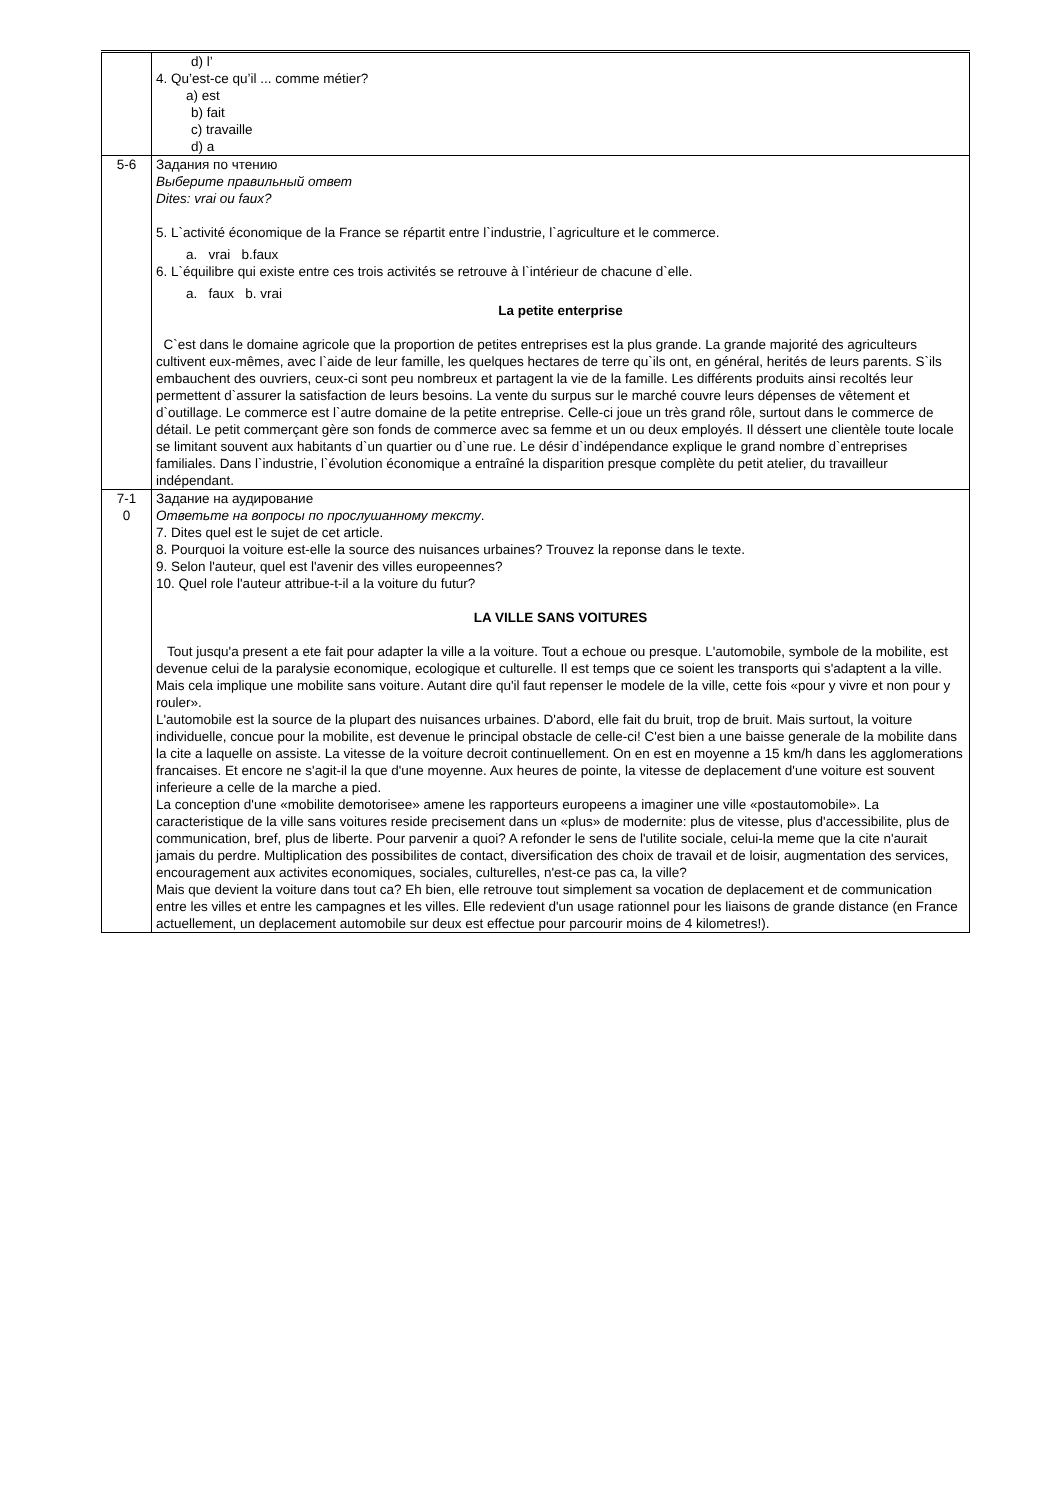| | d) l’ 4. Qu’est-ce qu’il ... comme métier? a) est b) fait c) travaille d) a |
| 5-6 | Задания по чтению Выберите правильный ответ Dites: vrai ou faux? 5. L`activité économique de la France se répartit entre l`industrie, l`agriculture et le commerce. a. vrai b.faux 6. L`équilibre qui existe entre ces trois activités se retrouve à l`intérieur de chacune d`elle. a. faux b. vrai La petite enterprise C`est dans le domaine agricole que la proportion de petites entreprises est la plus grande. La grande majorité des agriculteurs cultivent eux-mêmes, avec l`aide de leur famille, les quelques hectares de terre qu`ils ont, en général, herités de leurs parents. S`ils embauchent des ouvriers, ceux-ci sont peu nombreux et partagent la vie de la famille. Les différents produits ainsi recoltés leur permettent d`assurer la satisfaction de leurs besoins. La vente du surpus sur le marché couvre leurs dépenses de vêtement et d`outillage. Le commerce est l`autre domaine de la petite entreprise. Celle-ci joue un très grand rôle, surtout dans le commerce de détail. Le petit commerçant gère son fonds de commerce avec sa femme et un ou deux employés. Il déssert une clientèle toute locale se limitant souvent aux habitants d`un quartier ou d`une rue. Le désir d`indépendance explique le grand nombre d`entreprises familiales. Dans l`industrie, l`évolution économique a entraîné la disparition presque complète du petit atelier, du travailleur indépendant. |
| 7-1 0 | Задание на аудирование Ответьте на вопросы по прослушанному тексту . 7. Dites quel est le sujet de cet article. 8. Pourquoi la voiture est-elle la source des nuisances urbaines? Trouvez la reponse dans le texte. 9. Selon l'auteur, quel est l'avenir des villes europeennes? 10. Quel role l'auteur attribue-t-il a la voiture du futur? LA VILLE SANS VOITURES Tout jusqu'a present a ete fait pour adapter la ville a la voiture. Tout a echoue ou presque. L'automobile, symbole de la mobilite, est devenue celui de la paralysie economique, ecologique et culturelle. Il est temps que ce soient les transports qui s'adaptent a la ville. Mais cela implique une mobilite sans voiture. Autant dire qu'il faut repenser le modele de la ville, cette fois «pour y vivre et non pour y rouler». L'automobile est la source de la plupart des nuisances urbaines. D'abord, elle fait du bruit, trop de bruit. Mais surtout, la voiture individuelle, concue pour la mobilite, est devenue le principal obstacle de celle-ci! C'est bien a une baisse generale de la mobilite dans la cite a laquelle on assiste. La vitesse de la voiture decroit continuellement. On en est en moyenne a 15 km/h dans les agglomerations francaises. Et encore ne s'agit-il la que d'une moyenne. Aux heures de pointe, la vitesse de deplacement d'une voiture est souvent inferieure a celle de la marche a pied. La conception d'une «mobilite demotorisee» amene les rapporteurs europeens a imaginer une ville «postautomobile». La caracteristique de la ville sans voitures reside precisement dans un «plus» de modernite: plus de vitesse, plus d'accessibilite, plus de communication, bref, plus de liberte. Pour parvenir a quoi? A refonder le sens de l'utilite sociale, celui-la meme que la cite n'aurait jamais du perdre. Multiplication des possibilites de contact, diversification des choix de travail et de loisir, augmentation des services, encouragement aux activites economiques, sociales, culturelles, n'est-ce pas ca, la ville? Mais que devient la voiture dans tout ca? Eh bien, elle retrouve tout simplement sa vocation de deplacement et de communication entre les villes et entre les campagnes et les villes. Elle redevient d'un usage rationnel pour les liaisons de grande distance (en France actuellement, un deplacement automobile sur deux est effectue pour parcourir moins de 4 kilometres!). |